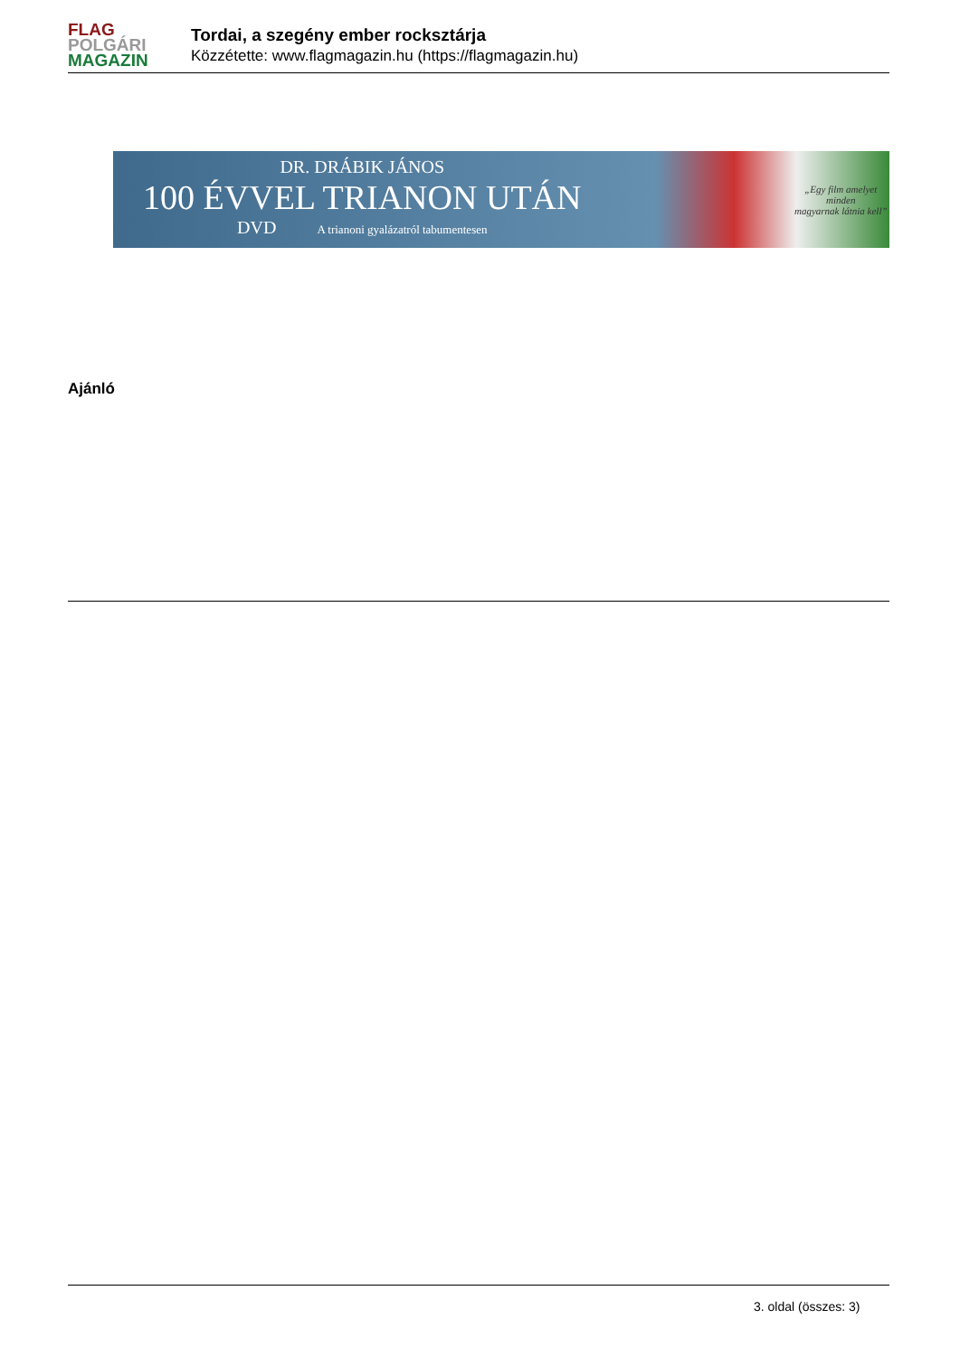FLAG
POLGÁRI
MAGAZIN
Tordai, a szegény ember rocksztárja
Közzétette: www.flagmagazin.hu (https://flagmagazin.hu)
DR. DRÁBIK JÁNOS
100 ÉVVEL TRIANON UTÁN
DVD A trianoni gyalázatról tabumentesen
„Egy film amelyet minden
magyarnak látnia kell”
Ajánló
3. oldal (összes: 3)